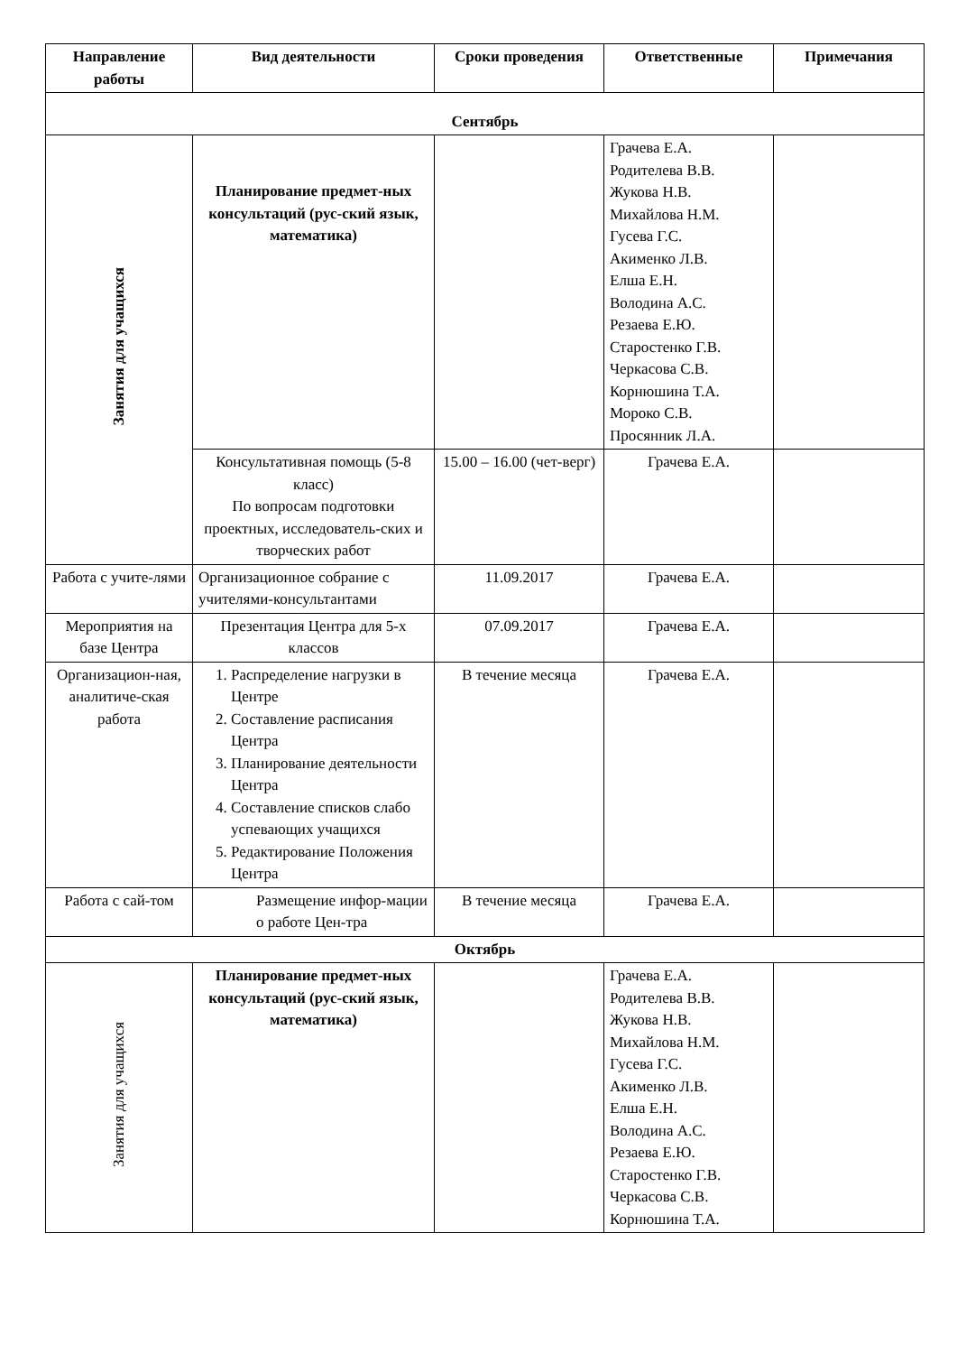| Направление работы | Вид деятельности | Сроки проведения | Ответственные | Примечания |
| --- | --- | --- | --- | --- |
| Сентябрь | | | | |
| Занятия для учащихся | Планирование предмет-ных консультаций (рус-ский язык, математика) | | Грачева Е.А. Родителева В.В. Жукова Н.В. Михайлова Н.М. Гусева Г.С. Акименко Л.В. Елша Е.Н. Володина А.С. Резаева Е.Ю. Старостенко Г.В. Черкасова С.В. Корнюшина Т.А. Мороко С.В. Просянник Л.А. | |
| | Консультативная помощь (5-8 класс) По вопросам подготовки проектных, исследователь-ских и творческих работ | 15.00 – 16.00 (чет-верг) | Грачева Е.А. | |
| Работа с учите-лями | Организационное собрание с учителями-консультантами | 11.09.2017 | Грачева Е.А. | |
| Мероприятия на базе Центра | Презентация Центра для 5-х классов | 07.09.2017 | Грачева Е.А. | |
| Организацион-ная, аналитиче-ская работа | 1. Распределение нагрузки в Центре 2. Составление расписания Центра 3. Планирование деятельности Центра 4. Составление списков слабо успевающих учащихся 5. Редактирование Положения Центра | В течение месяца | Грачева Е.А. | |
| Работа с сай-том | Размещение инфор-мации о работе Цен-тра | В течение месяца | Грачева Е.А. | |
| Октябрь | | | | |
| Занятия для учащихся | Планирование предмет-ных консультаций (рус-ский язык, математика) | | Грачева Е.А. Родителева В.В. Жукова Н.В. Михайлова Н.М. Гусева Г.С. Акименко Л.В. Елша Е.Н. Володина А.С. Резаева Е.Ю. Старостенко Г.В. Черкасова С.В. Корнюшина Т.А. | |